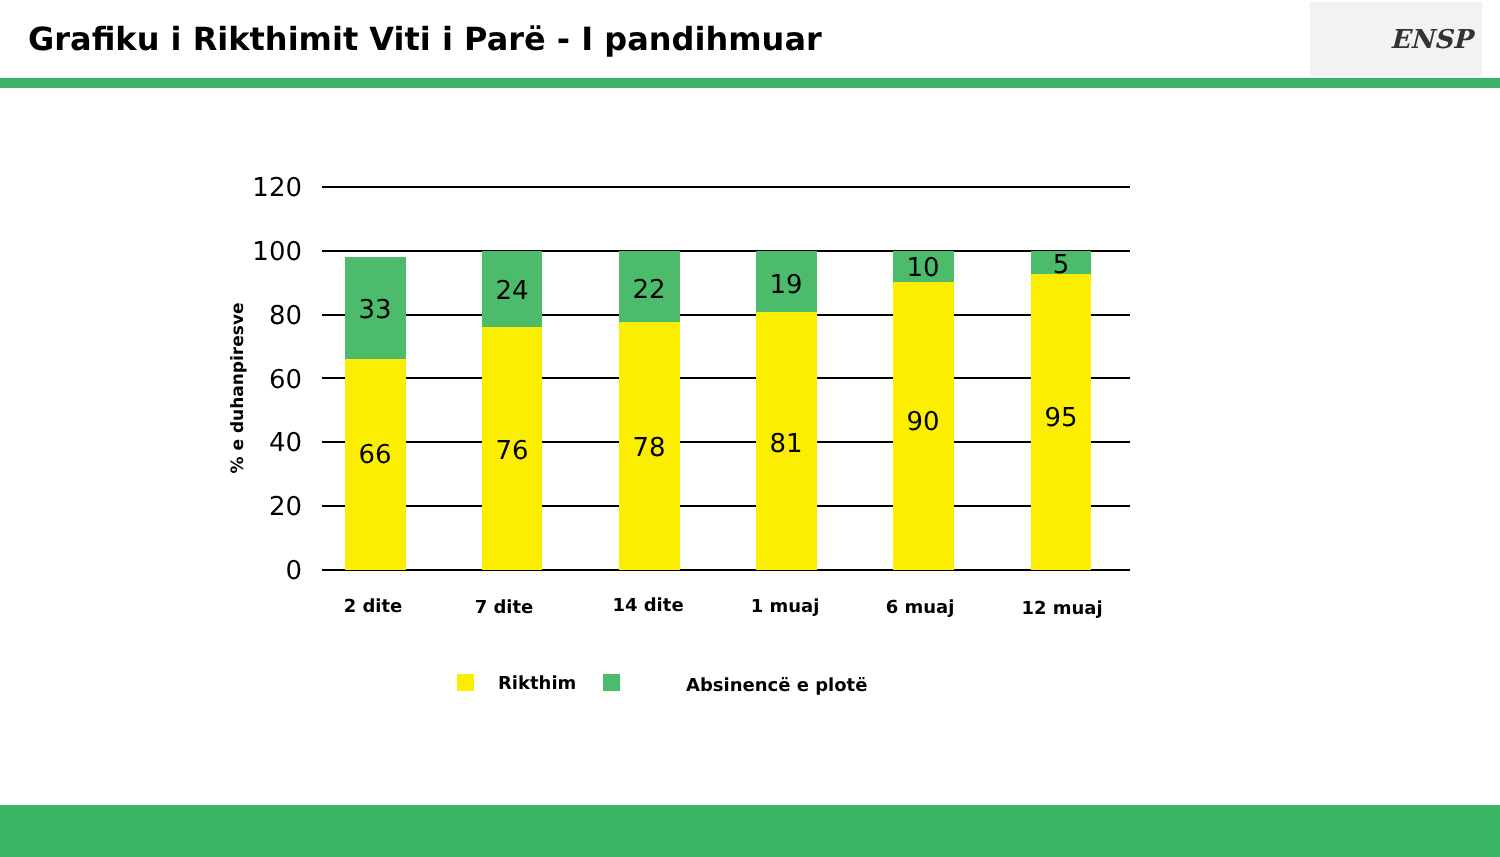Grafiku i Rikthimit Viti i Parë - I pandihmuar
ENSP
120
100
80
60
40
20
0
% e duhanpiresve
33
66
24
76
22
78
19
81
10
90
5
95
2 dite
7 dite
14 dite
1 muaj
6 muaj
12 muaj
Rikthim
Absinencë e plotë